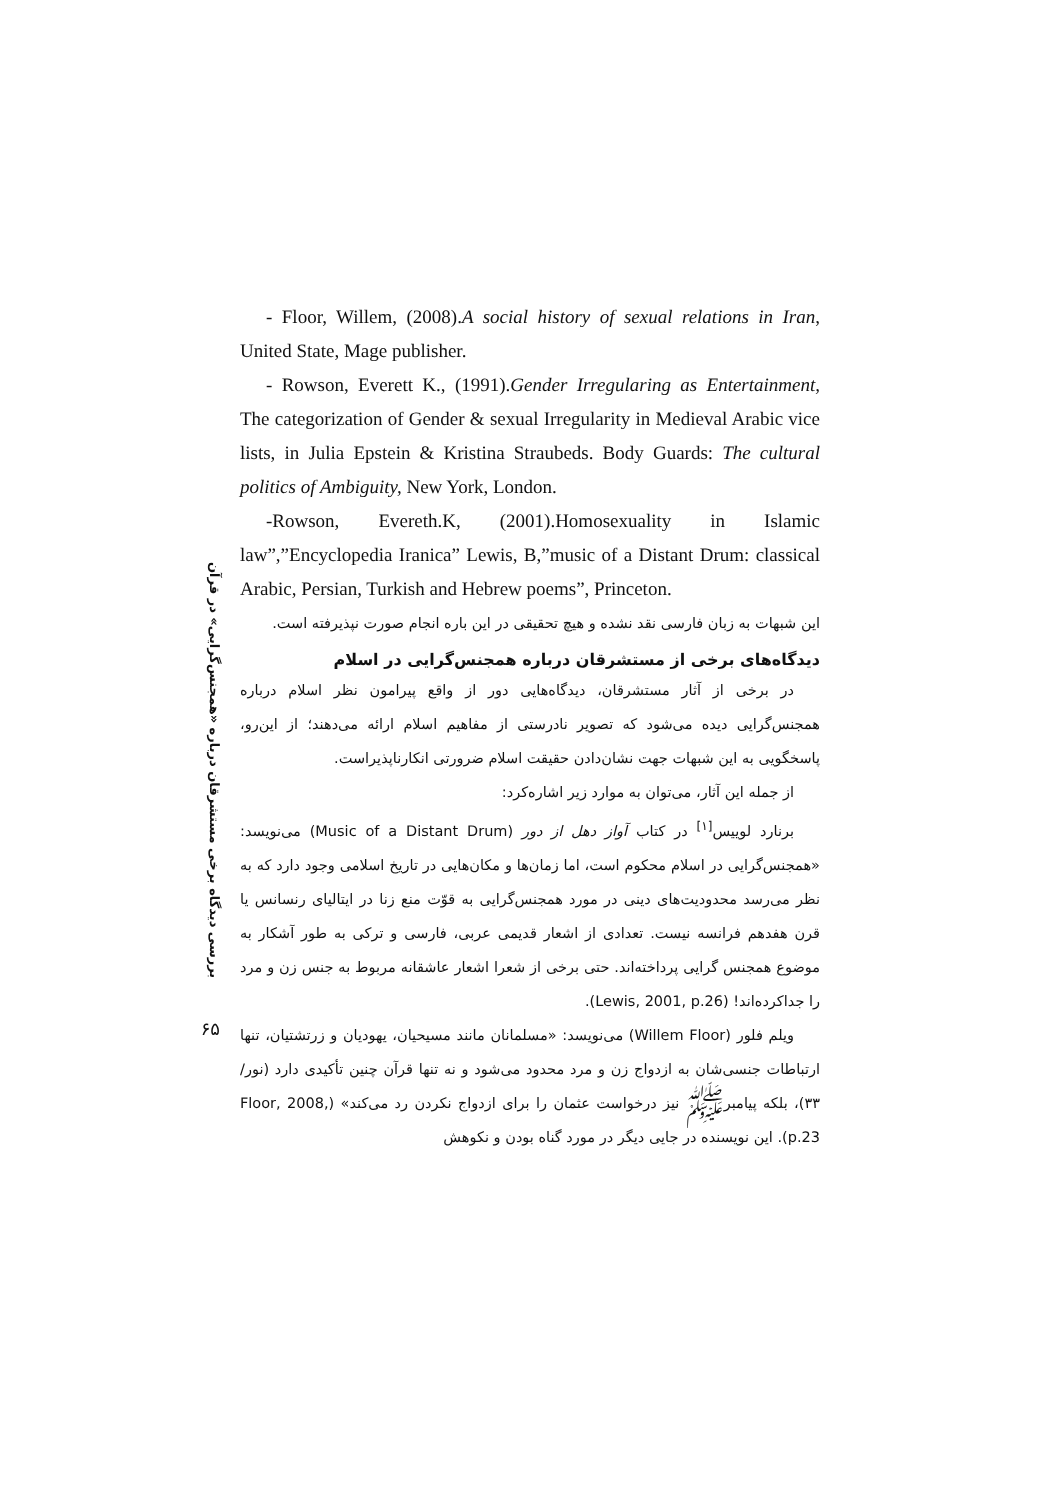بررسی دیدگاه برخی مستشرقان درباره «همجنس‌گرایی» در قرآن
۶۵
- Floor, Willem, (2008).A social history of sexual relations in Iran, United State, Mage publisher.
- Rowson, Everett K., (1991).Gender Irregularing as Entertainment, The categorization of Gender & sexual Irregularity in Medieval Arabic vice lists, in Julia Epstein & Kristina Straubeds. Body Guards: The cultural politics of Ambiguity, New York, London.
-Rowson, Evereth.K, (2001).Homosexuality in Islamic law”,”Encyclopedia Iranica” Lewis, B,”music of a Distant Drum: classical Arabic, Persian, Turkish and Hebrew poems”, Princeton.
این شبهات به زبان فارسی نقد نشده و هیچ تحقیقی در این باره انجام صورت نپذیرفته است.
دیدگاه‌های برخی از مستشرقان درباره همجنس‌گرایی در اسلام
در برخی از آثار مستشرقان، دیدگاه‌هایی دور از واقع پیرامون نظر اسلام درباره همجنس‌گرایی دیده می‌شود که تصویر نادرستی از مفاهیم اسلام ارائه می‌دهند؛ از این‌رو، پاسخگویی به این شبهات جهت نشان‌دادن حقیقت اسلام ضرورتی انکارناپذیراست.
از جمله این آثار، می‌توان به موارد زیر اشاره‌کرد:
برنارد لوییس<sup>[۱]</sup> در کتاب آواز دهل از دور (Music of a Distant Drum) می‌نویسد: «همجنس‌گرایی در اسلام محکوم است، اما زمان‌ها و مکان‌هایی در تاریخ اسلامی وجود دارد که به نظر می‌رسد محدودیت‌های دینی در مورد همجنس‌گرایی به قوّت منع زنا در ایتالیای رنسانس یا قرن هفدهم فرانسه نیست. تعدادی از اشعار قدیمی عربی، فارسی و ترکی به طور آشکار به موضوع همجنس گرایی پرداخته‌اند. حتی برخی از شعرا اشعار عاشقانه مربوط به جنس زن و مرد را جداکرده‌اند! (Lewis, 2001, p.26).
ویلم فلور (Willem Floor) می‌نویسد: «مسلمانان مانند مسیحیان، یهودیان و زرتشتیان، تنها ارتباطات جنسی‌شان به ازدواج زن و مرد محدود می‌شود و نه تنها قرآن چنین تأکیدی دارد (نور/ ۳۳)، بلکه پیامبرﷺ نیز درخواست عثمان را برای ازدواج نکردن رد می‌کند» (Floor, 2008, p.23). این نویسنده در جایی دیگر در مورد گناه بودن و نکوهش